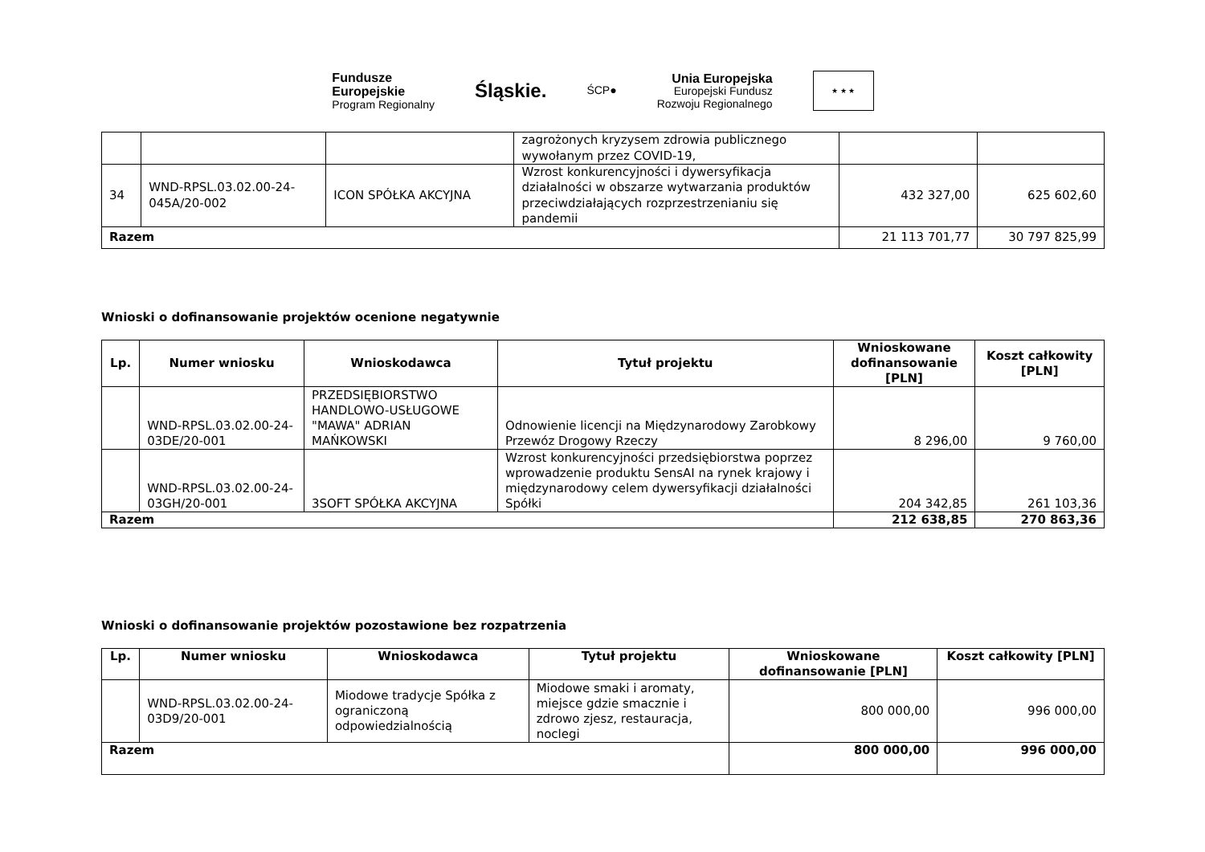Fundusze
Europejskie
Program Regionalny
Śląskie.
ŚCP●
Unia Europejska
Europejski Fundusz
Rozwoju Regionalnego
★ ★ ★
| | | | zagrożonych kryzysem zdrowia publicznego wywołanym przez COVID-19, | | |
| 34 | WND-RPSL.03.02.00-24-045A/20-002 | ICON SPÓŁKA AKCYJNA | Wzrost konkurencyjności i dywersyfikacja działalności w obszarze wytwarzania produktów przeciwdziałających rozprzestrzenianiu się pandemii | 432 327,00 | 625 602,60 |
| Razem | | | | 21 113 701,77 | 30 797 825,99 |
Wnioski o dofinansowanie projektów ocenione negatywnie
| Lp. | Numer wniosku | Wnioskodawca | Tytuł projektu | Wnioskowane dofinansowanie [PLN] | Koszt całkowity [PLN] |
| --- | --- | --- | --- | --- | --- |
| | WND-RPSL.03.02.00-24-03DE/20-001 | PRZEDSIĘBIORSTWO HANDLOWO-USŁUGOWE "MAWA" ADRIAN MAŃKOWSKI | Odnowienie licencji na Międzynarodowy Zarobkowy Przewóz Drogowy Rzeczy | 8 296,00 | 9 760,00 |
| | WND-RPSL.03.02.00-24-03GH/20-001 | 3SOFT SPÓŁKA AKCYJNA | Wzrost konkurencyjności przedsiębiorstwa poprzez wprowadzenie produktu SensAI na rynek krajowy i międzynarodowy celem dywersyfikacji działalności Spółki | 204 342,85 | 261 103,36 |
| Razem | | | | 212 638,85 | 270 863,36 |
Wnioski o dofinansowanie projektów pozostawione bez rozpatrzenia
| Lp. | Numer wniosku | Wnioskodawca | Tytuł projektu | Wnioskowane dofinansowanie [PLN] | Koszt całkowity [PLN] |
| --- | --- | --- | --- | --- | --- |
| | WND-RPSL.03.02.00-24-03D9/20-001 | Miodowe tradycje Spółka z ograniczoną odpowiedzialnością | Miodowe smaki i aromaty, miejsce gdzie smacznie i zdrowo zjesz, restauracja, noclegi | 800 000,00 | 996 000,00 |
| Razem | | | | 800 000,00 | 996 000,00 |